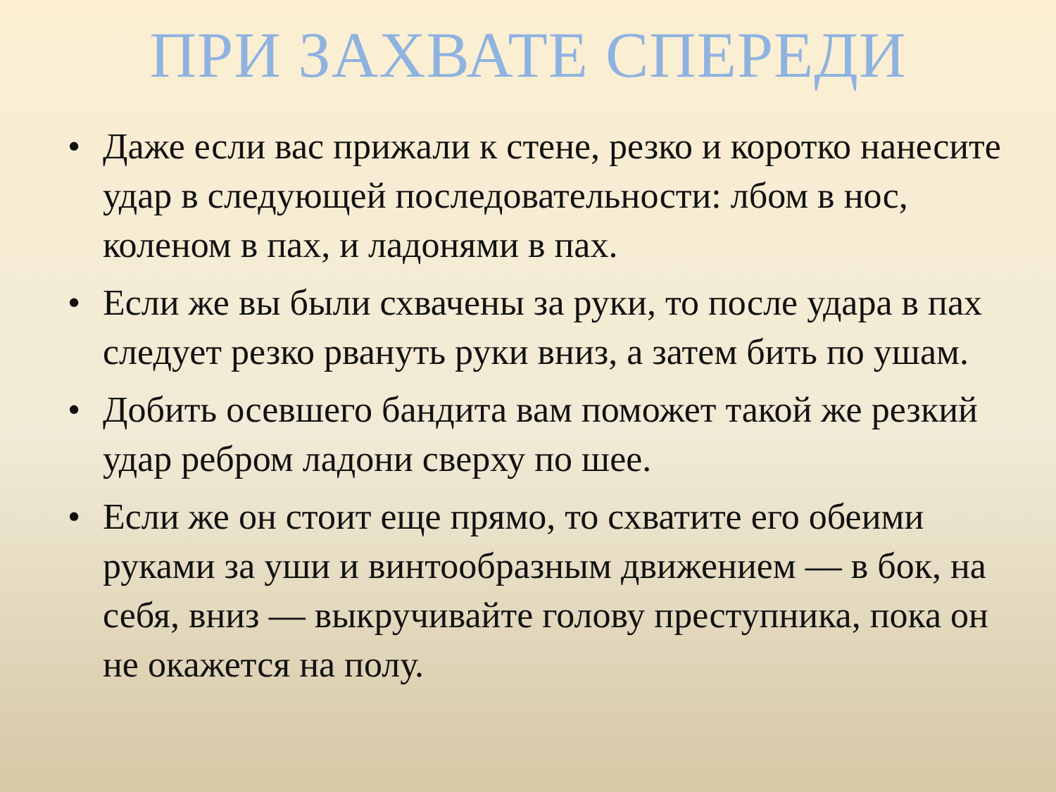ПРИ ЗАХВАТЕ СПЕРЕДИ
• Даже если вас прижали к стене, резко и коротко нанесите удар в следующей последовательности: лбом в нос, коленом в пах, и ладонями в пах.
• Если же вы были схвачены за руки, то после удара в пах следует резко рвануть руки вниз, а затем бить по ушам.
• Добить осевшего бандита вам поможет такой же резкий удар ребром ладони сверху по шее.
• Если же он стоит еще прямо, то схватите его обеими руками за уши и винтообразным движением — в бок, на себя, вниз — выкручивайте голову преступника, пока он не окажется на полу.